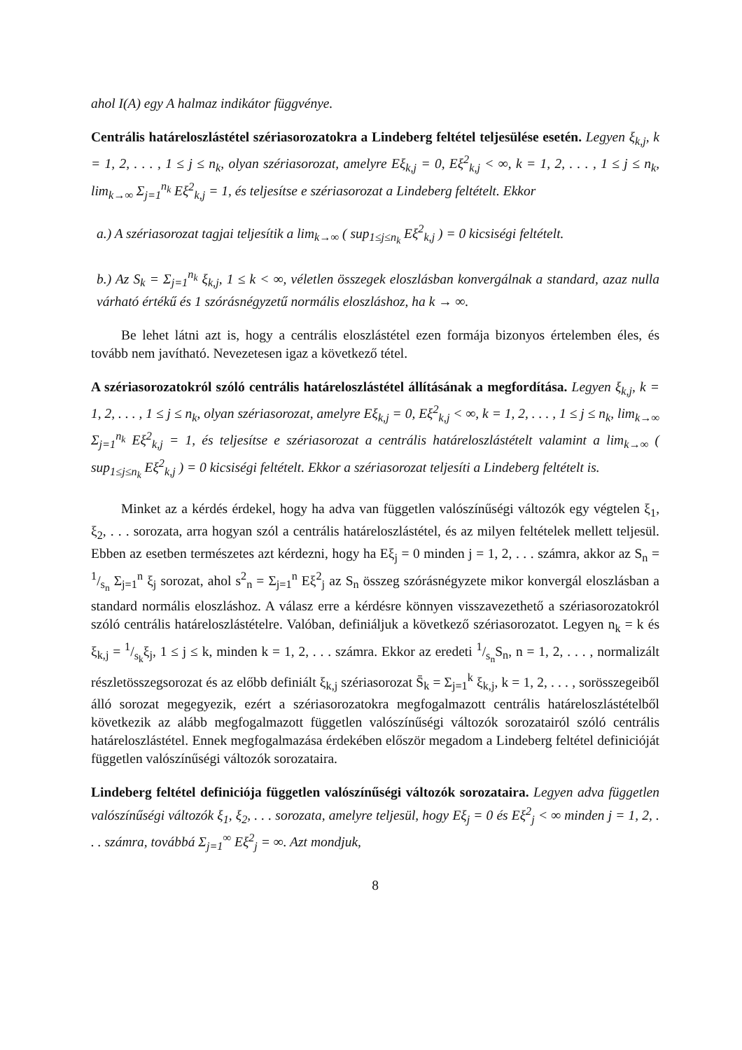ahol I(A) egy A halmaz indikátor függvénye.
Centrális határeloszlástétel szériasorozatokra a Lindeberg feltétel teljesülése esetén. Legyen ξ<sub>k,j</sub>, k = 1, 2, . . . , 1 ≤ j ≤ n<sub>k</sub>, olyan szériasorozat, amelyre Eξ<sub>k,j</sub> = 0, Eξ<sup>2</sup><sub>k,j</sub> < ∞, k = 1, 2, . . . , 1 ≤ j ≤ n<sub>k</sub>, lim<sub>k→∞</sub> Σ<sub>j=1</sub><sup>n<sub>k</sub></sup> Eξ<sup>2</sup><sub>k,j</sub> = 1, és teljesítse e szériasorozat a Lindeberg feltételt. Ekkor
a.) A szériasorozat tagjai teljesítik a lim<sub>k→∞</sub> ( sup<sub>1≤j≤n<sub>k</sub></sub> Eξ<sup>2</sup><sub>k,j</sub> ) = 0 kicsiségi feltételt.
b.) Az S<sub>k</sub> = Σ<sub>j=1</sub><sup>n<sub>k</sub></sup> ξ<sub>k,j</sub>, 1 ≤ k < ∞, véletlen összegek eloszlásban konvergálnak a standard, azaz nulla várható értékű és 1 szórásnégyzetű normális eloszláshoz, ha k → ∞.
Be lehet látni azt is, hogy a centrális eloszlástétel ezen formája bizonyos értelemben éles, és tovább nem javítható. Nevezetesen igaz a következő tétel.
A szériasorozatokról szóló centrális határeloszlástétel állításának a megfordítása. Legyen ξ<sub>k,j</sub>, k = 1, 2, . . . , 1 ≤ j ≤ n<sub>k</sub>, olyan szériasorozat, amelyre Eξ<sub>k,j</sub> = 0, Eξ<sup>2</sup><sub>k,j</sub> < ∞, k = 1, 2, . . . , 1 ≤ j ≤ n<sub>k</sub>, lim<sub>k→∞</sub> Σ<sub>j=1</sub><sup>n<sub>k</sub></sup> Eξ<sup>2</sup><sub>k,j</sub> = 1, és teljesítse e szériasorozat a centrális határeloszlástételt valamint a lim<sub>k→∞</sub> ( sup<sub>1≤j≤n<sub>k</sub></sub> Eξ<sup>2</sup><sub>k,j</sub> ) = 0 kicsiségi feltételt. Ekkor a szériasorozat teljesíti a Lindeberg feltételt is.
Minket az a kérdés érdekel, hogy ha adva van független valószínűségi változók egy végtelen ξ<sub>1</sub>, ξ<sub>2</sub>, . . . sorozata, arra hogyan szól a centrális határeloszlástétel, és az milyen feltételek mellett teljesül. Ebben az esetben természetes azt kérdezni, hogy ha Eξ<sub>j</sub> = 0 minden j = 1, 2, . . . számra, akkor az S<sub>n</sub> = 1/s<sub>n</sub> Σ<sub>j=1</sub><sup>n</sup> ξ<sub>j</sub> sorozat, ahol s<sup>2</sup><sub>n</sub> = Σ<sub>j=1</sub><sup>n</sup> Eξ<sup>2</sup><sub>j</sub> az S<sub>n</sub> összeg szórásnégyzete mikor konvergál eloszlásban a standard normális eloszláshoz. A válasz erre a kérdésre könnyen visszavezethető a szériasorozatokról szóló centrális határeloszlástételre. Valóban, definiáljuk a következő szériasorozatot. Legyen n<sub>k</sub> = k és ξ<sub>k,j</sub> = 1/s<sub>k</sub>ξ<sub>j</sub>, 1 ≤ j ≤ k, minden k = 1, 2, . . . számra. Ekkor az eredeti 1/s<sub>n</sub>S<sub>n</sub>, n = 1, 2, . . . , normalizált részletösszegsorozat és az előbb definiált ξ<sub>k,j</sub> szériasorozat S̄<sub>k</sub> = Σ<sub>j=1</sub><sup>k</sup> ξ<sub>k,j</sub>, k = 1, 2, . . . , sorösszegeiből álló sorozat megegyezik, ezért a szériasorozatokra megfogalmazott centrális határeloszlástételből következik az alább megfogalmazott független valószínűségi változók sorozatairól szóló centrális határeloszlástétel. Ennek megfogalmazása érdekében először megadom a Lindeberg feltétel definicióját független valószínűségi változók sorozataira.
Lindeberg feltétel definiciója független valószínűségi változók sorozataira. Legyen adva független valószínűségi változók ξ<sub>1</sub>, ξ<sub>2</sub>, . . . sorozata, amelyre teljesül, hogy Eξ<sub>j</sub> = 0 és Eξ<sup>2</sup><sub>j</sub> < ∞ minden j = 1, 2, . . . számra, továbbá Σ<sub>j=1</sub><sup>∞</sup> Eξ<sup>2</sup><sub>j</sub> = ∞. Azt mondjuk,
8